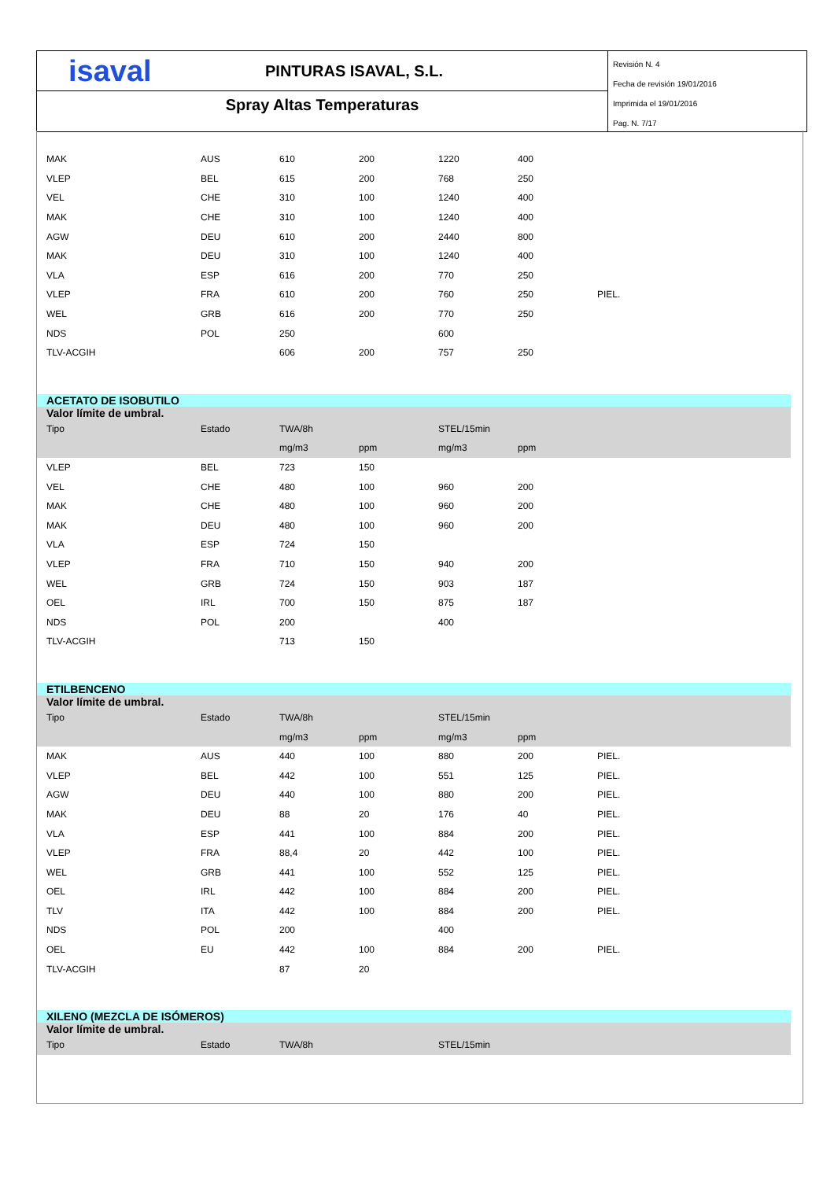isaval
PINTURAS ISAVAL, S.L.
Spray Altas Temperaturas
Revisión N. 4
Fecha de revisión 19/01/2016
Imprimida el 19/01/2016
Pag. N. 7/17
| MAK | AUS | 610 | 200 | 1220 | 400 | |
| VLEP | BEL | 615 | 200 | 768 | 250 | |
| VEL | CHE | 310 | 100 | 1240 | 400 | |
| MAK | CHE | 310 | 100 | 1240 | 400 | |
| AGW | DEU | 610 | 200 | 2440 | 800 | |
| MAK | DEU | 310 | 100 | 1240 | 400 | |
| VLA | ESP | 616 | 200 | 770 | 250 | |
| VLEP | FRA | 610 | 200 | 760 | 250 | PIEL. |
| WEL | GRB | 616 | 200 | 770 | 250 | |
| NDS | POL | 250 | | 600 | | |
| TLV-ACGIH | | 606 | 200 | 757 | 250 | |
| ACETATO DE ISOBUTILO | | | | | | |
| Valor límite de umbral. | | | | | | |
| Tipo | Estado | TWA/8h | | STEL/15min | | |
| | | mg/m3 | ppm | mg/m3 | ppm | |
| VLEP | BEL | 723 | 150 | | | |
| VEL | CHE | 480 | 100 | 960 | 200 | |
| MAK | CHE | 480 | 100 | 960 | 200 | |
| MAK | DEU | 480 | 100 | 960 | 200 | |
| VLA | ESP | 724 | 150 | | | |
| VLEP | FRA | 710 | 150 | 940 | 200 | |
| WEL | GRB | 724 | 150 | 903 | 187 | |
| OEL | IRL | 700 | 150 | 875 | 187 | |
| NDS | POL | 200 | | 400 | | |
| TLV-ACGIH | | 713 | 150 | | | |
| ETILBENCENO | | | | | | |
| Valor límite de umbral. | | | | | | |
| Tipo | Estado | TWA/8h | | STEL/15min | | |
| | | mg/m3 | ppm | mg/m3 | ppm | |
| MAK | AUS | 440 | 100 | 880 | 200 | PIEL. |
| VLEP | BEL | 442 | 100 | 551 | 125 | PIEL. |
| AGW | DEU | 440 | 100 | 880 | 200 | PIEL. |
| MAK | DEU | 88 | 20 | 176 | 40 | PIEL. |
| VLA | ESP | 441 | 100 | 884 | 200 | PIEL. |
| VLEP | FRA | 88,4 | 20 | 442 | 100 | PIEL. |
| WEL | GRB | 441 | 100 | 552 | 125 | PIEL. |
| OEL | IRL | 442 | 100 | 884 | 200 | PIEL. |
| TLV | ITA | 442 | 100 | 884 | 200 | PIEL. |
| NDS | POL | 200 | | 400 | | |
| OEL | EU | 442 | 100 | 884 | 200 | PIEL. |
| TLV-ACGIH | | 87 | 20 | | | |
| XILENO (MEZCLA DE ISÓMEROS) | | | | | | |
| Valor límite de umbral. | | | | | | |
| Tipo | Estado | TWA/8h | | STEL/15min | | |